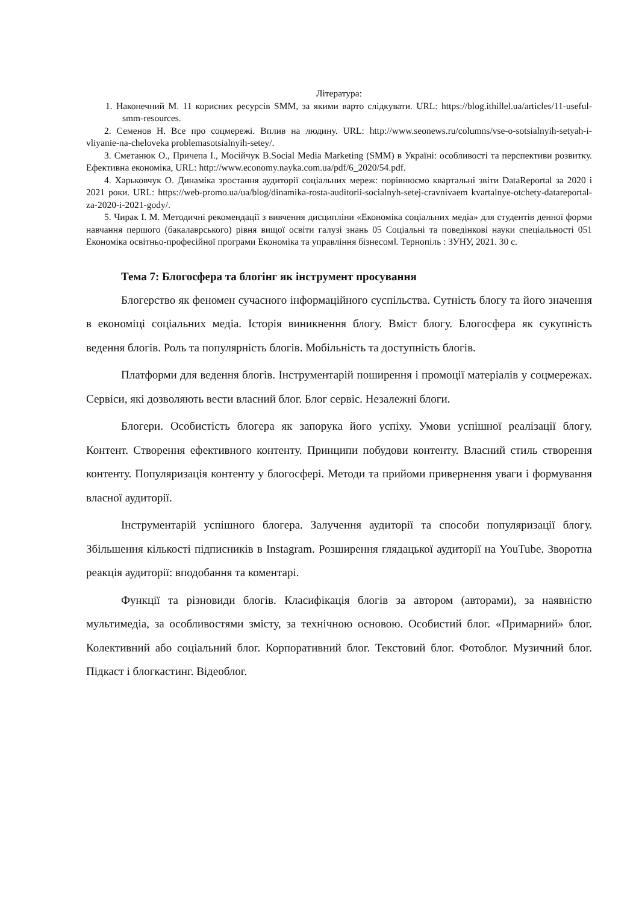Література:
1. Наконечний М. 11 корисних ресурсів SMM, за якими варто слідкувати. URL: https://blog.ithillel.ua/articles/11-useful-smm-resources.
2. Семенов Н. Все про соцмережі. Вплив на людину. URL: http://www.seonews.ru/columns/vse-o-sotsialnyih-setyah-i-vliyanie-na-cheloveka problemasotsialnyih-setey/.
3. Сметанюк О., Причепа І., Мосійчук В.Social Media Marketing (SMM) в Україні: особливості та перспективи розвитку. Ефективна економіка, URL: http://www.economy.nayka.com.ua/pdf/6_2020/54.pdf.
4. Харьковчук О. Динаміка зростання аудиторії соціальних мереж: порівнюємо квартальні звіти DataReportal за 2020 і 2021 роки. URL: https://web-promo.ua/ua/blog/dinamika-rosta-auditorii-socialnyh-setej-cravnivaem kvartalnye-otchety-datareportal-za-2020-i-2021-gody/.
5. Чирак І. М. Методичні рекомендації з вивчення дисципліни «Економіка соціальних медіа» для студентів денної форми навчання першого (бакалаврського) рівня вищої освіти галузі знань 05 Соціальні та поведінкові науки спеціальності 051 Економіка освітньо-професійної програми Економіка та управління бізнесом‖. Тернопіль : ЗУНУ, 2021. 30 с.
Тема 7: Блогосфера та блогінг як інструмент просування
Блогерство як феномен сучасного інформаційного суспільства. Сутність блогу та його значення в економіці соціальних медіа. Історія виникнення блогу. Вміст блогу. Блогосфера як сукупність ведення блогів. Роль та популярність блогів. Мобільність та доступність блогів.
Платформи для ведення блогів. Інструментарій поширення і промоції матеріалів у соцмережах. Сервіси, які дозволяють вести власний блог. Блог сервіс. Незалежні блоги.
Блогери. Особистість блогера як запорука його успіху. Умови успішної реалізації блогу. Контент. Створення ефективного контенту. Принципи побудови контенту. Власний стиль створення контенту. Популяризація контенту у блогосфері. Методи та прийоми привернення уваги і формування власної аудиторії.
Інструментарій успішного блогера. Залучення аудиторії та способи популяризації блогу. Збільшення кількості підписників в Instagram. Розширення глядацької аудиторії на YouTube. Зворотна реакція аудиторії: вподобання та коментарі.
Функції та різновиди блогів. Класифікація блогів за автором (авторами), за наявністю мультимедіа, за особливостями змісту, за технічною основою. Особистий блог. «Примарний» блог. Колективний або соціальний блог. Корпоративний блог. Текстовий блог. Фотоблог. Музичний блог. Підкаст і блогкастинг. Відеоблог.